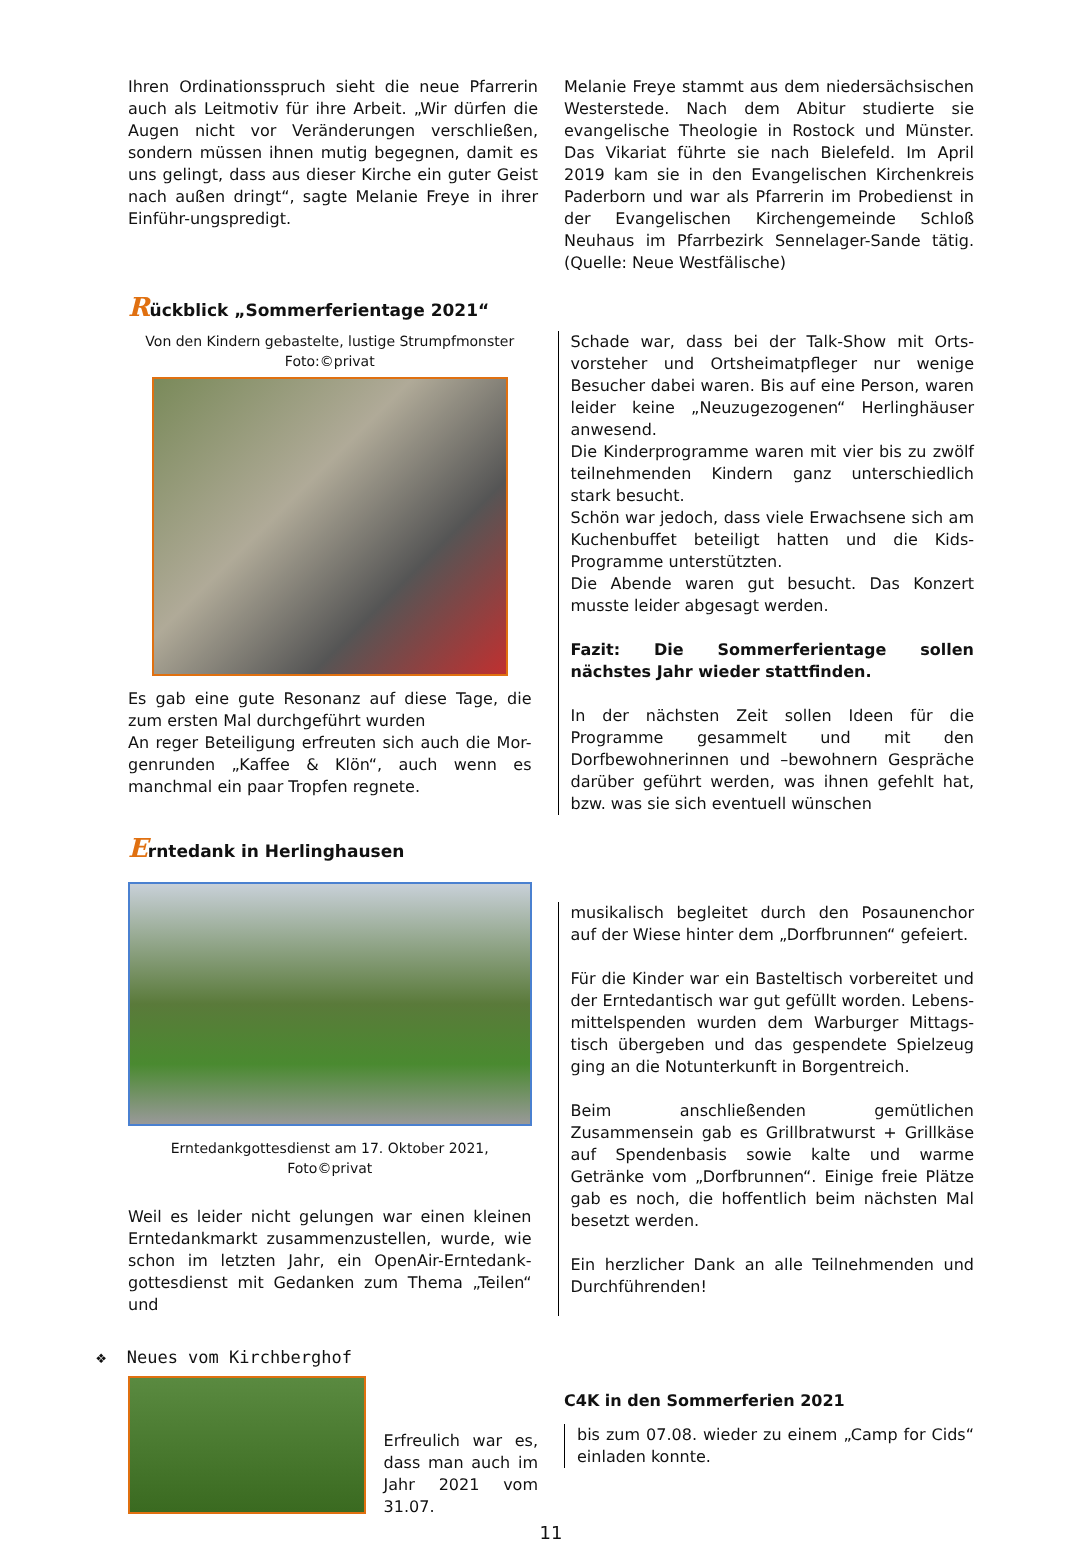Ihren Ordinationsspruch sieht die neue Pfarrerin auch als Leitmotiv für ihre Arbeit. „Wir dürfen die Augen nicht vor Veränderungen verschließen, sondern müssen ihnen mutig begegnen, damit es uns gelingt, dass aus dieser Kirche ein guter Geist nach außen dringt“, sagte Melanie Freye in ihrer Einführ-ungspredigt.
Melanie Freye stammt aus dem niedersächsischen Westerstede. Nach dem Abitur studierte sie evangelische Theologie in Rostock und Münster. Das Vikariat führte sie nach Bielefeld. Im April 2019 kam sie in den Evangelischen Kirchenkreis Paderborn und war als Pfarrerin im Probedienst in der Evangelischen Kirchengemeinde Schloß Neuhaus im Pfarrbezirk Sennelager-Sande tätig. (Quelle: Neue Westfälische)
Rückblick „Sommerferientage 2021“
Von den Kindern gebastelte, lustige Strumpfmonster
Foto:©privat
Es gab eine gute Resonanz auf diese Tage, die zum ersten Mal durchgeführt wurden
An reger Beteiligung erfreuten sich auch die Mor-genrunden „Kaffee & Klön“, auch wenn es manchmal ein paar Tropfen regnete.
Schade war, dass bei der Talk-Show mit Orts-vorsteher und Ortsheimatpfleger nur wenige Besucher dabei waren. Bis auf eine Person, waren leider keine „Neuzugezogenen“ Herlinghäuser anwesend.
Die Kinderprogramme waren mit vier bis zu zwölf teilnehmenden Kindern ganz unterschiedlich stark besucht.
Schön war jedoch, dass viele Erwachsene sich am Kuchenbuffet beteiligt hatten und die Kids-Programme unterstützten.
Die Abende waren gut besucht. Das Konzert musste leider abgesagt werden.
Fazit: Die Sommerferientage sollen nächstes Jahr wieder stattfinden.
In der nächsten Zeit sollen Ideen für die Programme gesammelt und mit den Dorfbewohnerinnen und –bewohnern Gespräche darüber geführt werden, was ihnen gefehlt hat, bzw. was sie sich eventuell wünschen
Erntedank in Herlinghausen
Erntedankgottesdienst am 17. Oktober 2021, Foto©privat
Weil es leider nicht gelungen war einen kleinen Erntedankmarkt zusammenzustellen, wurde, wie schon im letzten Jahr, ein OpenAir-Erntedank-gottesdienst mit Gedanken zum Thema „Teilen“ und
musikalisch begleitet durch den Posaunenchor auf der Wiese hinter dem „Dorfbrunnen“ gefeiert.
Für die Kinder war ein Basteltisch vorbereitet und der Erntedantisch war gut gefüllt worden. Lebens-mittelspenden wurden dem Warburger Mittags-tisch übergeben und das gespendete Spielzeug ging an die Notunterkunft in Borgentreich.
Beim anschließenden gemütlichen Zusammensein gab es Grillbratwurst + Grillkäse auf Spendenbasis sowie kalte und warme Getränke vom „Dorfbrunnen“. Einige freie Plätze gab es noch, die hoffentlich beim nächsten Mal besetzt werden.
Ein herzlicher Dank an alle Teilnehmenden und Durchführenden!
❖ Neues vom Kirchberghof
Erfreulich war es, dass man auch im Jahr 2021 vom 31.07.
C4K in den Sommerferien 2021
bis zum 07.08. wieder zu einem „Camp for Cids“ einladen konnte.
11